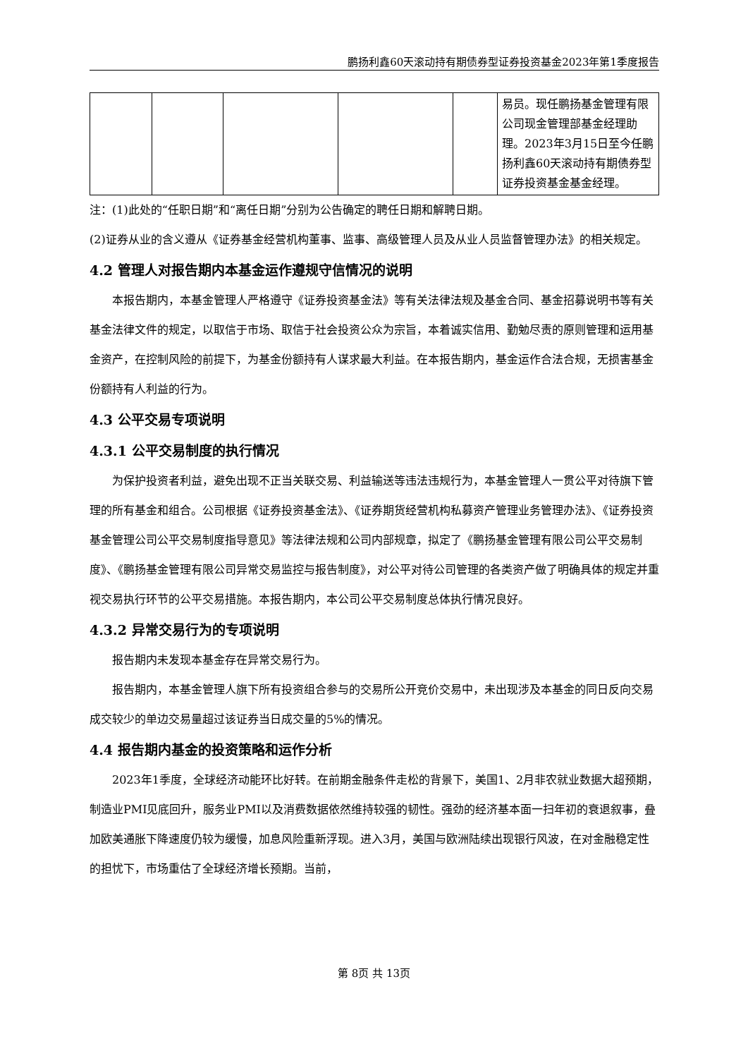鹏扬利鑫60天滚动持有期债券型证券投资基金2023年第1季度报告
| | | | | | 易员。现任鹏扬基金管理有限公司现金管理部基金经理助理。2023年3月15日至今任鹏扬利鑫60天滚动持有期债券型证券投资基金基金经理。 |
注：(1)此处的“任职日期”和“离任日期”分别为公告确定的聘任日期和解聘日期。
(2)证券从业的含义遵从《证券基金经营机构董事、监事、高级管理人员及从业人员监督管理办法》的相关规定。
4.2 管理人对报告期内本基金运作遵规守信情况的说明
本报告期内，本基金管理人严格遵守《证券投资基金法》等有关法律法规及基金合同、基金招募说明书等有关基金法律文件的规定，以取信于市场、取信于社会投资公众为宗旨，本着诚实信用、勤勉尽责的原则管理和运用基金资产，在控制风险的前提下，为基金份额持有人谋求最大利益。在本报告期内，基金运作合法合规，无损害基金份额持有人利益的行为。
4.3 公平交易专项说明
4.3.1 公平交易制度的执行情况
为保护投资者利益，避免出现不正当关联交易、利益输送等违法违规行为，本基金管理人一贯公平对待旗下管理的所有基金和组合。公司根据《证券投资基金法》、《证券期货经营机构私募资产管理业务管理办法》、《证券投资基金管理公司公平交易制度指导意见》等法律法规和公司内部规章，拟定了《鹏扬基金管理有限公司公平交易制度》、《鹏扬基金管理有限公司异常交易监控与报告制度》，对公平对待公司管理的各类资产做了明确具体的规定并重视交易执行环节的公平交易措施。本报告期内，本公司公平交易制度总体执行情况良好。
4.3.2 异常交易行为的专项说明
报告期内未发现本基金存在异常交易行为。
报告期内，本基金管理人旗下所有投资组合参与的交易所公开竞价交易中，未出现涉及本基金的同日反向交易成交较少的单边交易量超过该证券当日成交量的5%的情况。
4.4 报告期内基金的投资策略和运作分析
2023年1季度，全球经济动能环比好转。在前期金融条件走松的背景下，美国1、2月非农就业数据大超预期，制造业PMI见底回升，服务业PMI以及消费数据依然维持较强的韧性。强劲的经济基本面一扫年初的衰退叙事，叠加欧美通胀下降速度仍较为缓慢，加息风险重新浮现。进入3月，美国与欧洲陆续出现银行风波，在对金融稳定性的担忧下，市场重估了全球经济增长预期。当前，
第 8页 共 13页